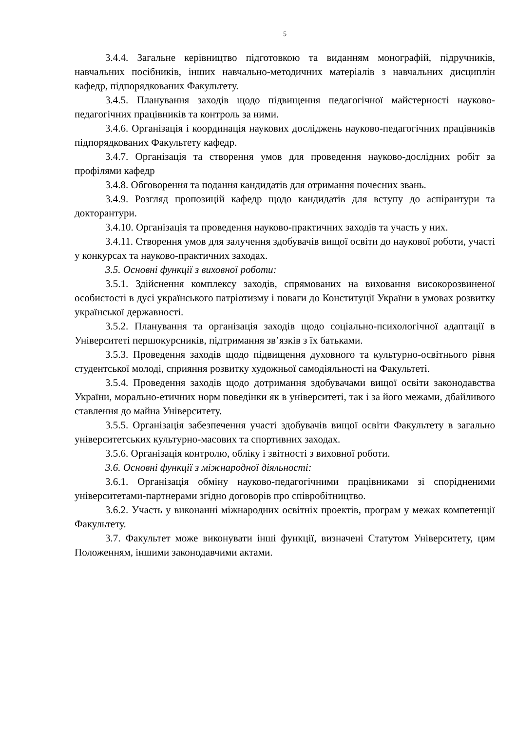5
3.4.4. Загальне керівництво підготовкою та виданням монографій, підручників, навчальних посібників, інших навчально-методичних матеріалів з навчальних дисциплін кафедр, підпорядкованих Факультету.
3.4.5. Планування заходів щодо підвищення педагогічної майстерності науково-педагогічних працівників та контроль за ними.
3.4.6. Організація і координація наукових досліджень науково-педагогічних працівників підпорядкованих Факультету кафедр.
3.4.7. Організація та створення умов для проведення науково-дослідних робіт за профілями кафедр
3.4.8. Обговорення та подання кандидатів для отримання почесних звань.
3.4.9. Розгляд пропозицій кафедр щодо кандидатів для вступу до аспірантури та докторантури.
3.4.10. Організація та проведення науково-практичних заходів та участь у них.
3.4.11. Створення умов для залучення здобувачів вищої освіти до наукової роботи, участі у конкурсах та науково-практичних заходах.
3.5. Основні функції з виховної роботи:
3.5.1. Здійснення комплексу заходів, спрямованих на виховання високорозвиненої особистості в дусі українського патріотизму і поваги до Конституції України в умовах розвитку української державності.
3.5.2. Планування та організація заходів щодо соціально-психологічної адаптації в Університеті першокурсників, підтримання зв’язків з їх батьками.
3.5.3. Проведення заходів щодо підвищення духовного та культурно-освітнього рівня студентської молоді, сприяння розвитку художньої самодіяльності на Факультеті.
3.5.4. Проведення заходів щодо дотримання здобувачами вищої освіти законодавства України, морально-етичних норм поведінки як в університеті, так і за його межами, дбайливого ставлення до майна Університету.
3.5.5. Організація забезпечення участі здобувачів вищої освіти Факультету в загально університетських культурно-масових та спортивних заходах.
3.5.6. Організація контролю, обліку і звітності з виховної роботи.
3.6. Основні функції з міжнародної діяльності:
3.6.1. Організація обміну науково-педагогічними працівниками зі спорідненими університетами-партнерами згідно договорів про співробітництво.
3.6.2. Участь у виконанні міжнародних освітніх проектів, програм у межах компетенції Факультету.
3.7. Факультет може виконувати інші функції, визначені Статутом Університету, цим Положенням, іншими законодавчими актами.